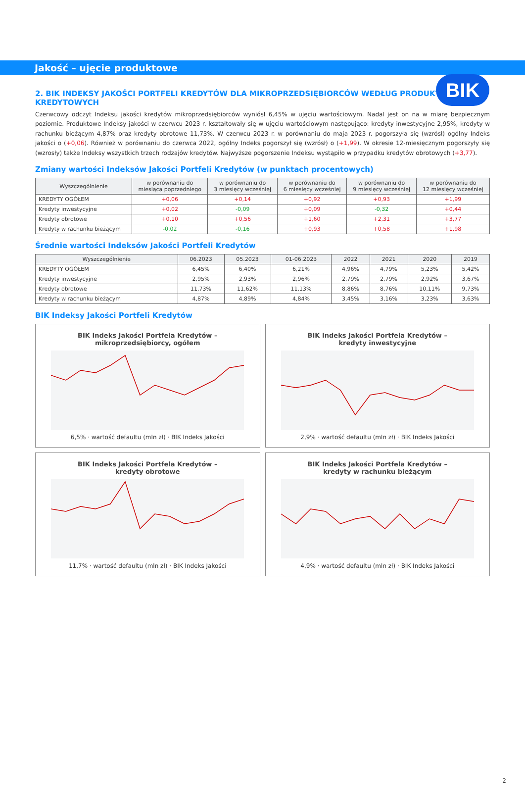BIK
Jakość – ujęcie produktowe
2. BIK INDEKSY JAKOŚCI PORTFELI KREDYTÓW DLA MIKROPRZEDSIĘBIORCÓW WEDŁUG PRODUKTÓW KREDYTOWYCH
Czerwcowy odczyt Indeksu jakości kredytów mikroprzedsiębiorców wyniósł 6,45% w ujęciu wartościowym. Nadal jest on na w miarę bezpiecznym poziomie. Produktowe Indeksy jakości w czerwcu 2023 r. kształtowały się w ujęciu wartościowym następująco: kredyty inwestycyjne 2,95%, kredyty w rachunku bieżącym 4,87% oraz kredyty obrotowe 11,73%. W czerwcu 2023 r. w porównaniu do maja 2023 r. pogorszyła się (wzrósł) ogólny Indeks jakości o (+0,06). Również w porównaniu do czerwca 2022, ogólny Indeks pogorszył się (wzrósł) o (+1,99). W okresie 12-miesięcznym pogorszyły się (wzrosły) także Indeksy wszystkich trzech rodzajów kredytów. Najwyższe pogorszenie Indeksu wystąpiło w przypadku kredytów obrotowych (+3,77).
Zmiany wartości Indeksów Jakości Portfeli Kredytów (w punktach procentowych)
| Wyszczególnienie | w porównaniu do miesiąca poprzedniego | w porównaniu do 3 miesięcy wcześniej | w porównaniu do 6 miesięcy wcześniej | w porównaniu do 9 miesięcy wcześniej | w porównaniu do 12 miesięcy wcześniej |
| --- | --- | --- | --- | --- | --- |
| KREDYTY OGÓŁEM | +0,06 | +0,14 | +0,92 | +0,93 | +1,99 |
| Kredyty inwestycyjne | +0,02 | -0,09 | +0,09 | -0,32 | +0,44 |
| Kredyty obrotowe | +0,10 | +0,56 | +1,60 | +2,31 | +3,77 |
| Kredyty w rachunku bieżącym | -0,02 | -0,16 | +0,93 | +0,58 | +1,98 |
Średnie wartości Indeksów Jakości Portfeli Kredytów
| Wyszczególnienie | 06.2023 | 05.2023 | 01-06.2023 | 2022 | 2021 | 2020 | 2019 |
| --- | --- | --- | --- | --- | --- | --- | --- |
| KREDYTY OGÓŁEM | 6,45% | 6,40% | 6,21% | 4,96% | 4,79% | 5,23% | 5,42% |
| Kredyty inwestycyjne | 2,95% | 2,93% | 2,96% | 2,79% | 2,79% | 2,92% | 3,67% |
| Kredyty obrotowe | 11,73% | 11,62% | 11,13% | 8,86% | 8,76% | 10,11% | 9,73% |
| Kredyty w rachunku bieżącym | 4,87% | 4,89% | 4,84% | 3,45% | 3,16% | 3,23% | 3,63% |
BIK Indeksy Jakości Portfeli Kredytów
BIK Indeks Jakości Portfela Kredytów –
mikroprzedsiębiorcy, ogółem 6,5% · wartość defaultu (mln zł) · BIK Indeks Jakości
BIK Indeks Jakości Portfela Kredytów –
kredyty inwestycyjne 2,9% · wartość defaultu (mln zł) · BIK Indeks Jakości
BIK Indeks Jakości Portfela Kredytów –
kredyty obrotowe 11,7% · wartość defaultu (mln zł) · BIK Indeks Jakości
BIK Indeks Jakości Portfela Kredytów –
kredyty w rachunku bieżącym 4,9% · wartość defaultu (mln zł) · BIK Indeks Jakości
2